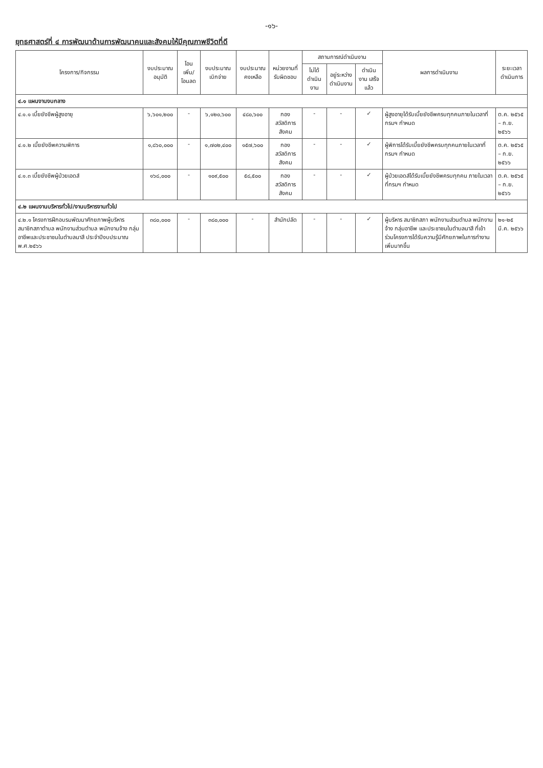-๑๖-
ยุทธศาสตร์ที่ ๔ การพัฒนาด้านการพัฒนาคนและสังคมให้มีคุณภาพชีวิตที่ดี
| โครงการ/กิจกรรม | งบประมาณ อนุมัติ | โอนเพิ่ม/ โอนลด | งบประมาณ เบิกจ่าย | งบประมาณ คงเหลือ | หน่วยงานที่ รับผิดชอบ | สถานการณ์ดำเนินงาน | | | ผลการดำเนินงาน | ระยะเวลา ดำเนินการ |
| --- | --- | --- | --- | --- | --- | --- | --- | --- | --- | --- |
| | | | | | | ไม่ได้ ดำเนินงาน | อยู่ระหว่าง ดำเนินงาน | ดำเนินงาน เสร็จแล้ว | | |
| ๔.๑ แผนงานงบกลาง | | | | | | | | | | |
| ๔.๑.๑ เบี้ยยังชีพผู้สูงอายุ | ๖,๖๐๑,๒๐๐ | - | ๖,๑๒๐,๖๐๐ | ๔๘๐,๖๐๐ | กอง สวัสดิการ สังคม | - | - | ✓ | ผู้สูงอายุได้รับเบี้ยยังชีพครบทุกคนภายในเวลาที่กรมฯ กำหนด | ต.ค. ๒๕๖๕ – ก.ย. ๒๕๖๖ |
| ๔.๑.๒ เบี้ยยังชีพความพิการ | ๑,๘๖๐,๐๐๐ | - | ๑,๗๐๒,๔๐๐ | ๑๕๗,๖๐๐ | กอง สวัสดิการ สังคม | - | - | ✓ | ผู้พิการได้รับเบี้ยยังชีพครบทุกคนภายในเวลาที่กรมฯ กำหนด | ต.ค. ๒๕๖๕ – ก.ย. ๒๕๖๖ |
| ๔.๑.๓ เบี้ยยังชีพผู้ป่วยเอดส์ | ๑๖๘,๐๐๐ | - | ๑๐๙,๕๐๐ | ๕๘,๕๐๐ | กอง สวัสดิการ สังคม | - | - | ✓ | ผู้ป่วยเอดส์ได้รับเบี้ยยังชีพครบทุกคน ภายในเวลาที่กรมฯ กำหนด | ต.ค. ๒๕๖๕ – ก.ย. ๒๕๖๖ |
| ๔.๒ แผนงานบริหารทั่วไป/งานบริหารงานทั่วไป | | | | | | | | | | |
| ๔.๒.๑ โครงการฝึกอบรมพัฒนาศักยภาพผู้บริหาร สมาชิกสภาตำบล พนักงานส่วนตำบล พนักงานจ้าง กลุ่มอาชีพและประชาชนในตำบลนาสี ประจำปีงบประมาณ พ.ศ.๒๕๖๖ | ๓๘๐,๐๐๐ | - | ๓๘๐,๐๐๐ | - | สำนักปลัด | - | - | ✓ | ผู้บริหาร สมาชิกสภา พนักงานส่วนตำบล พนักงานจ้าง กลุ่มอาชีพ และประชาชนในตำบลนาสี ที่เข้าร่วมโครงการได้รับความรู้มีศักยภาพในการทำงานเพิ่มมากขึ้น | ๒๑-๒๕ มี.ค. ๒๕๖๖ |